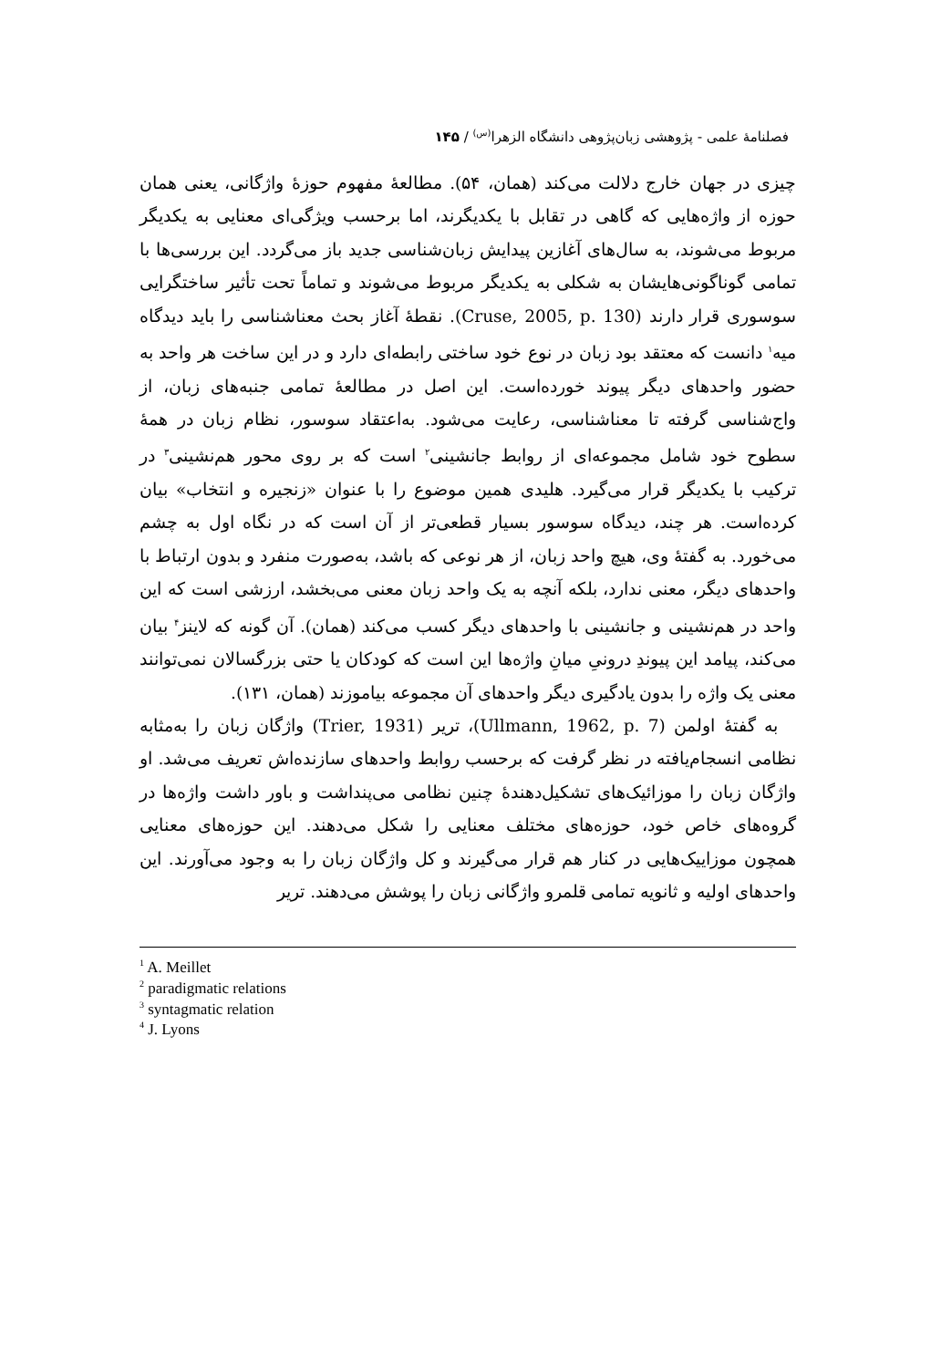فصلنامهٔ علمی - پژوهشی زبان‌پژوهی دانشگاه الزهرا<sup>(س)</sup> / ۱۴۵
چیزی در جهان خارج دلالت می‌کند (همان، ۵۴). مطالعهٔ مفهوم حوزهٔ واژگانی، یعنی همان حوزه از واژه‌هایی که گاهی در تقابل با یکدیگرند، اما برحسب ویژگی‌ای معنایی به یکدیگر مربوط می‌شوند، به سال‌های آغازین پیدایش زبان‌شناسی جدید باز می‌گردد. این بررسی‌ها با تمامی گوناگونی‌هایشان به شکلی به یکدیگر مربوط می‌شوند و تماماً تحت تأثیر ساختگرایی سوسوری قرار دارند (Cruse, 2005, p. 130). نقطهٔ آغاز بحث معناشناسی را باید دیدگاه میه<sup>۱</sup> دانست که معتقد بود زبان در نوع خود ساختی رابطه‌ای دارد و در این ساخت هر واحد به حضور واحدهای دیگر پیوند خورده‌است. این اصل در مطالعهٔ تمامی جنبه‌های زبان، از واج‌شناسی گرفته تا معناشناسی، رعایت می‌شود. به‌اعتقاد سوسور، نظام زبان در همهٔ سطوح خود شامل مجموعه‌ای از روابط جانشینی<sup>۲</sup> است که بر روی محور هم‌نشینی<sup>۳</sup> در ترکیب با یکدیگر قرار می‌گیرد. هلیدی همین موضوع را با عنوان «زنجیره و انتخاب» بیان کرده‌است. هر چند، دیدگاه سوسور بسیار قطعی‌تر از آن است که در نگاه اول به چشم می‌خورد. به گفتهٔ وی، هیچ واحد زبان، از هر نوعی که باشد، به‌صورت منفرد و بدون ارتباط با واحدهای دیگر، معنی ندارد، بلکه آنچه به یک واحد زبان معنی می‌بخشد، ارزشی است که این واحد در هم‌نشینی و جانشینی با واحدهای دیگر کسب می‌کند (همان). آن گونه که لاینز<sup>۴</sup> بیان می‌کند، پیامد این پیوندِ درونیِ میانِ واژه‌ها این است که کودکان یا حتی بزرگسالان نمی‌توانند معنی یک واژه را بدون یادگیری دیگر واحدهای آن مجموعه بیاموزند (همان، ۱۳۱).
به گفتهٔ اولمن (Ullmann, 1962, p. 7)، تریر (Trier, 1931) واژگان زبان را به‌مثابه نظامی انسجام‌یافته در نظر گرفت که برحسب روابط واحدهای سازنده‌اش تعریف می‌شد. او واژگان زبان را موزائیک‌های تشکیل‌دهندهٔ چنین نظامی می‌پنداشت و باور داشت واژه‌ها در گروه‌های خاص خود، حوزه‌های مختلف معنایی را شکل می‌دهند. این حوزه‌های معنایی همچون موزاییک‌هایی در کنار هم قرار می‌گیرند و کل واژگان زبان را به وجود می‌آورند. این واحدهای اولیه و ثانویه تمامی قلمرو واژگانی زبان را پوشش می‌دهند. تریر
<sup>1</sup> A. Meillet
<sup>2</sup> paradigmatic relations
<sup>3</sup> syntagmatic relation
<sup>4</sup> J. Lyons